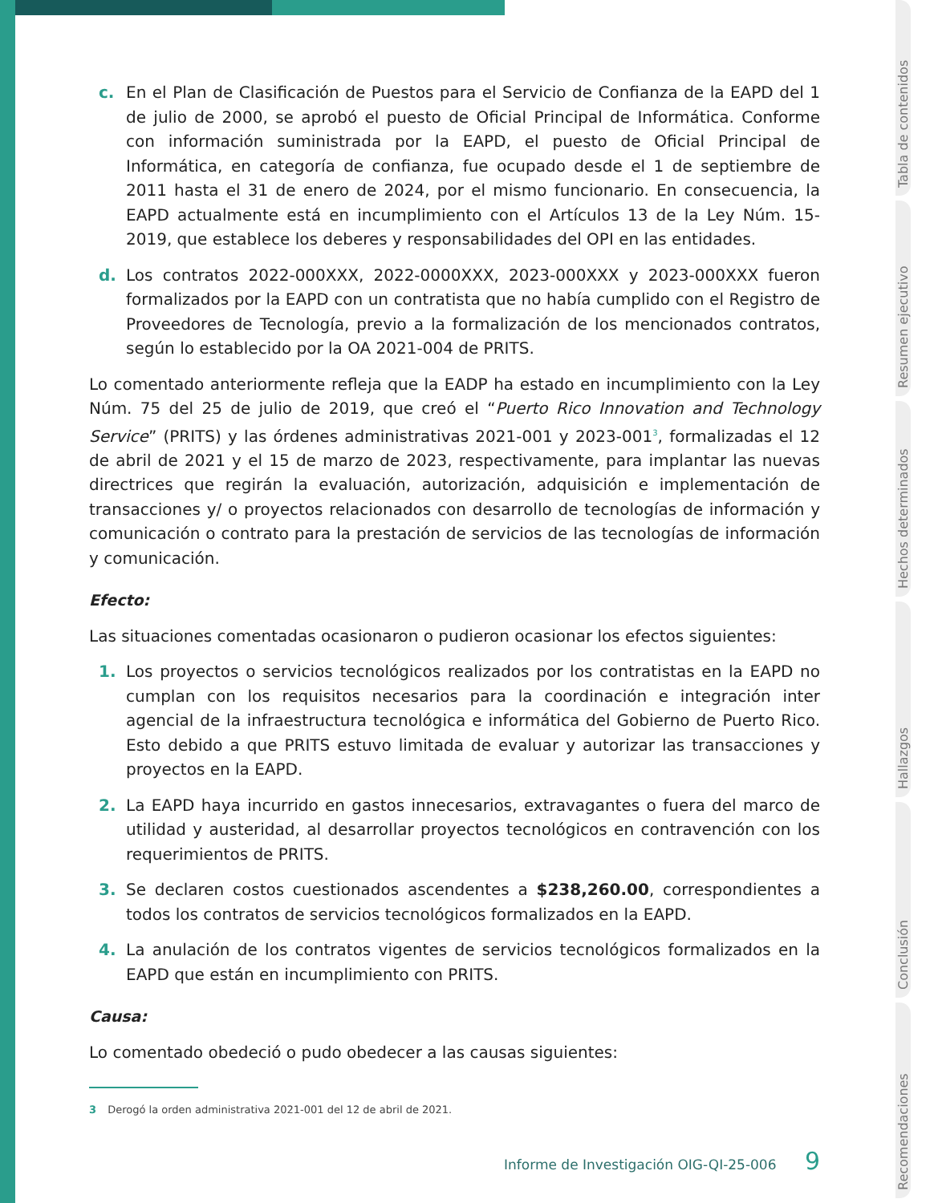c. En el Plan de Clasificación de Puestos para el Servicio de Confianza de la EAPD del 1 de julio de 2000, se aprobó el puesto de Oficial Principal de Informática. Conforme con información suministrada por la EAPD, el puesto de Oficial Principal de Informática, en categoría de confianza, fue ocupado desde el 1 de septiembre de 2011 hasta el 31 de enero de 2024, por el mismo funcionario. En consecuencia, la EAPD actualmente está en incumplimiento con el Artículos 13 de la Ley Núm. 15-2019, que establece los deberes y responsabilidades del OPI en las entidades.
d. Los contratos 2022-000XXX, 2022-0000XXX, 2023-000XXX y 2023-000XXX fueron formalizados por la EAPD con un contratista que no había cumplido con el Registro de Proveedores de Tecnología, previo a la formalización de los mencionados contratos, según lo establecido por la OA 2021-004 de PRITS.
Lo comentado anteriormente refleja que la EADP ha estado en incumplimiento con la Ley Núm. 75 del 25 de julio de 2019, que creó el “Puerto Rico Innovation and Technology Service” (PRITS) y las órdenes administrativas 2021-001 y 2023-001<sup>3</sup>, formalizadas el 12 de abril de 2021 y el 15 de marzo de 2023, respectivamente, para implantar las nuevas directrices que regirán la evaluación, autorización, adquisición e implementación de transacciones y/ o proyectos relacionados con desarrollo de tecnologías de información y comunicación o contrato para la prestación de servicios de las tecnologías de información y comunicación.
Efecto:
Las situaciones comentadas ocasionaron o pudieron ocasionar los efectos siguientes:
1. Los proyectos o servicios tecnológicos realizados por los contratistas en la EAPD no cumplan con los requisitos necesarios para la coordinación e integración inter agencial de la infraestructura tecnológica e informática del Gobierno de Puerto Rico. Esto debido a que PRITS estuvo limitada de evaluar y autorizar las transacciones y proyectos en la EAPD.
2. La EAPD haya incurrido en gastos innecesarios, extravagantes o fuera del marco de utilidad y austeridad, al desarrollar proyectos tecnológicos en contravención con los requerimientos de PRITS.
3. Se declaren costos cuestionados ascendentes a $238,260.00, correspondientes a todos los contratos de servicios tecnológicos formalizados en la EAPD.
4. La anulación de los contratos vigentes de servicios tecnológicos formalizados en la EAPD que están en incumplimiento con PRITS.
Causa:
Lo comentado obedeció o pudo obedecer a las causas siguientes:
3 Derogó la orden administrativa 2021-001 del 12 de abril de 2021.
Informe de Investigación OIG-QI-25-006 9
Tabla de contenidos
Resumen ejecutivo
Hechos determinados
Hallazgos
Conclusión
Recomendaciones